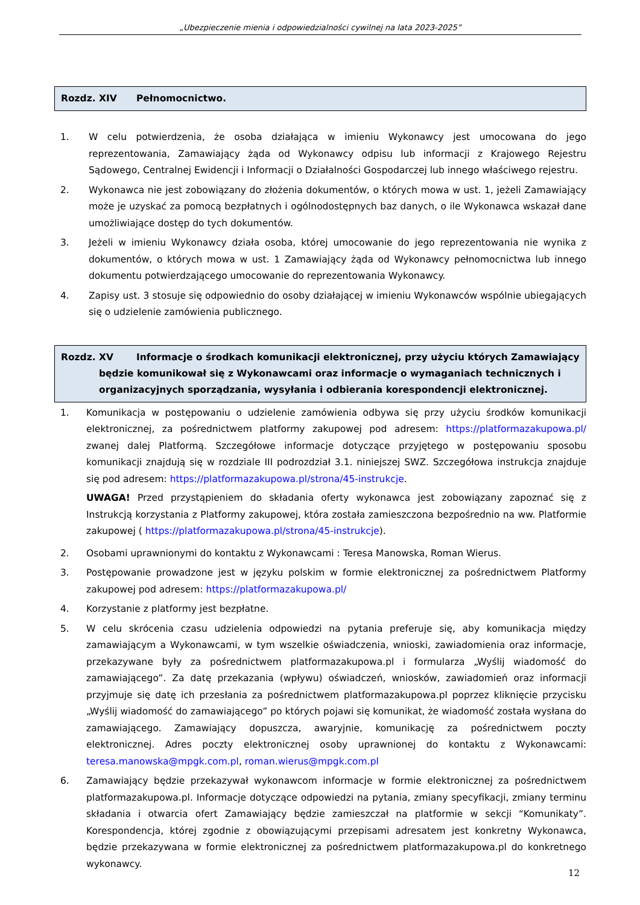„Ubezpieczenie mienia i odpowiedzialności cywilnej na lata 2023-2025”
Rozdz. XIV Pełnomocnictwo.
1. W celu potwierdzenia, że osoba działająca w imieniu Wykonawcy jest umocowana do jego reprezentowania, Zamawiający żąda od Wykonawcy odpisu lub informacji z Krajowego Rejestru Sądowego, Centralnej Ewidencji i Informacji o Działalności Gospodarczej lub innego właściwego rejestru.
2. Wykonawca nie jest zobowiązany do złożenia dokumentów, o których mowa w ust. 1, jeżeli Zamawiający może je uzyskać za pomocą bezpłatnych i ogólnodostępnych baz danych, o ile Wykonawca wskazał dane umożliwiające dostęp do tych dokumentów.
3. Jeżeli w imieniu Wykonawcy działa osoba, której umocowanie do jego reprezentowania nie wynika z dokumentów, o których mowa w ust. 1 Zamawiający żąda od Wykonawcy pełnomocnictwa lub innego dokumentu potwierdzającego umocowanie do reprezentowania Wykonawcy.
4. Zapisy ust. 3 stosuje się odpowiednio do osoby działającej w imieniu Wykonawców wspólnie ubiegających się o udzielenie zamówienia publicznego.
Rozdz. XV Informacje o środkach komunikacji elektronicznej, przy użyciu których Zamawiający będzie komunikował się z Wykonawcami oraz informacje o wymaganiach technicznych i organizacyjnych sporządzania, wysyłania i odbierania korespondencji elektronicznej.
1. Komunikacja w postępowaniu o udzielenie zamówienia odbywa się przy użyciu środków komunikacji elektronicznej, za pośrednictwem platformy zakupowej pod adresem: https://platformazakupowa.pl/ zwanej dalej Platformą. Szczegółowe informacje dotyczące przyjętego w postępowaniu sposobu komunikacji znajdują się w rozdziale III podrozdział 3.1. niniejszej SWZ. Szczegółowa instrukcja znajduje się pod adresem: https://platformazakupowa.pl/strona/45-instrukcje.
UWAGA! Przed przystąpieniem do składania oferty wykonawca jest zobowiązany zapoznać się z Instrukcją korzystania z Platformy zakupowej, która została zamieszczona bezpośrednio na ww. Platformie zakupowej ( https://platformazakupowa.pl/strona/45-instrukcje).
2. Osobami uprawnionymi do kontaktu z Wykonawcami : Teresa Manowska, Roman Wierus.
3. Postępowanie prowadzone jest w języku polskim w formie elektronicznej za pośrednictwem Platformy zakupowej pod adresem: https://platformazakupowa.pl/
4. Korzystanie z platformy jest bezpłatne.
5. W celu skrócenia czasu udzielenia odpowiedzi na pytania preferuje się, aby komunikacja między zamawiającym a Wykonawcami, w tym wszelkie oświadczenia, wnioski, zawiadomienia oraz informacje, przekazywane były za pośrednictwem platformazakupowa.pl i formularza „Wyślij wiadomość do zamawiającego”. Za datę przekazania (wpływu) oświadczeń, wniosków, zawiadomień oraz informacji przyjmuje się datę ich przesłania za pośrednictwem platformazakupowa.pl poprzez kliknięcie przycisku „Wyślij wiadomość do zamawiającego” po których pojawi się komunikat, że wiadomość została wysłana do zamawiającego. Zamawiający dopuszcza, awaryjnie, komunikację za pośrednictwem poczty elektronicznej. Adres poczty elektronicznej osoby uprawnionej do kontaktu z Wykonawcami: teresa.manowska@mpgk.com.pl, roman.wierus@mpgk.com.pl
6. Zamawiający będzie przekazywał wykonawcom informacje w formie elektronicznej za pośrednictwem platformazakupowa.pl. Informacje dotyczące odpowiedzi na pytania, zmiany specyfikacji, zmiany terminu składania i otwarcia ofert Zamawiający będzie zamieszczał na platformie w sekcji “Komunikaty”. Korespondencja, której zgodnie z obowiązującymi przepisami adresatem jest konkretny Wykonawca, będzie przekazywana w formie elektronicznej za pośrednictwem platformazakupowa.pl do konkretnego wykonawcy.
12